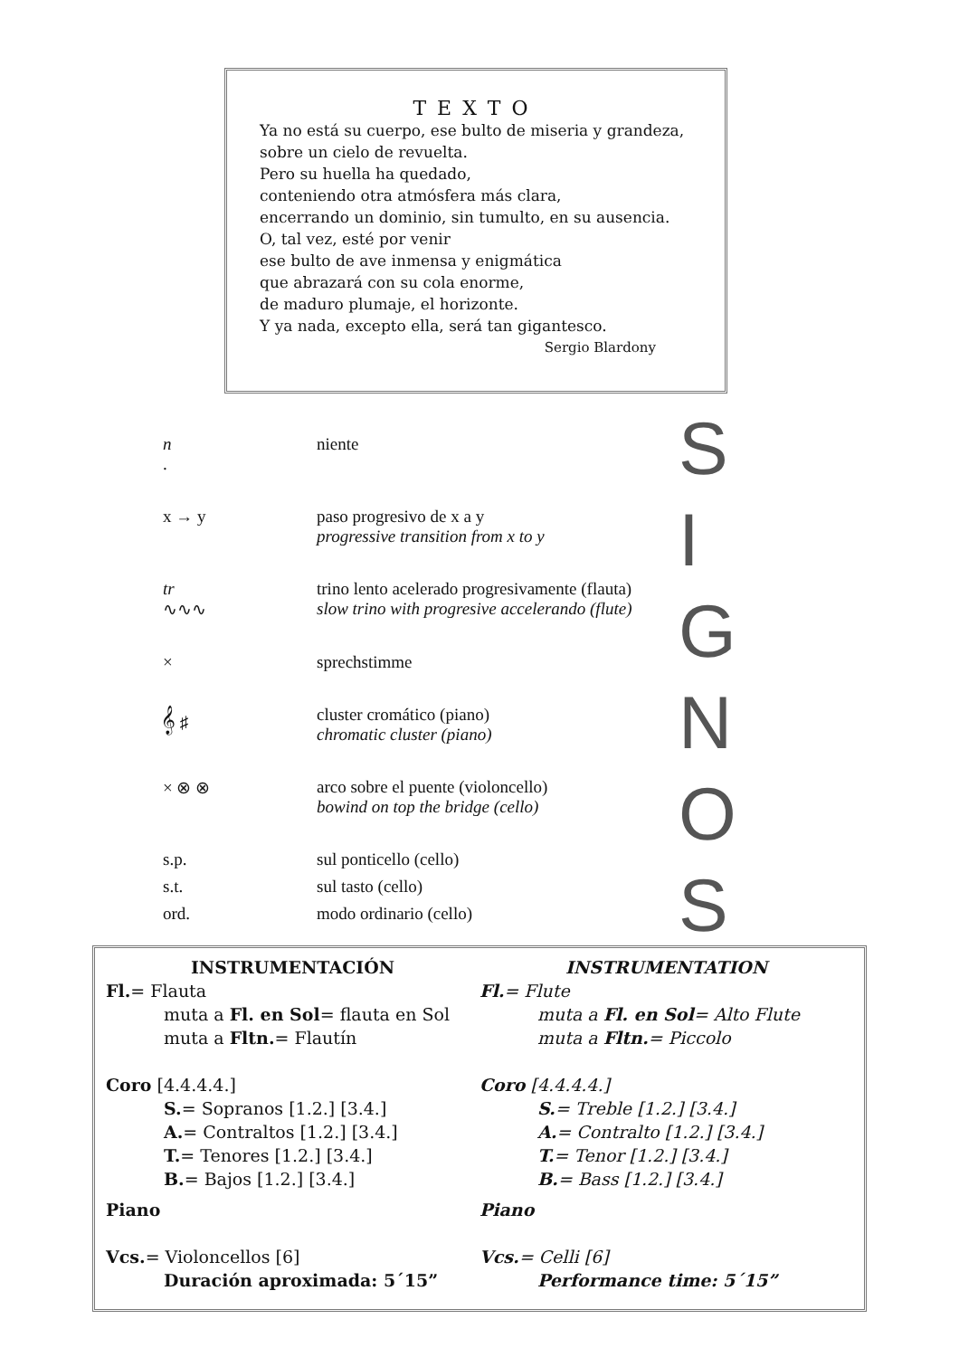TEXTO
Ya no está su cuerpo, ese bulto de miseria y grandeza,
sobre un cielo de revuelta.
Pero su huella ha quedado,
conteniendo otra atmósfera más clara,
encerrando un dominio, sin tumulto, en su ausencia.
O, tal vez, esté por venir
ese bulto de ave inmensa y enigmática
que abrazará con su cola enorme,
de maduro plumaje, el horizonte.
Y ya nada, excepto ella, será tan gigantesco.
Sergio Blardony
n. niente
x → y paso progresivo de x a y
progressive transition from x to y
tr
∿∿∿
trino lento acelerado progresivamente (flauta)
slow trino with progresive accelerando (flute)
× sprechstimme
𝄞 ♯ cluster cromático (piano)
chromatic cluster (piano)
× ⊗ ⊗ arco sobre el puente (violoncello)
bowind on top the bridge (cello)
s.p. sul ponticello (cello)
s.t. sul tasto (cello)
ord. modo ordinario (cello)
S
I
G
N
O
S
INSTRUMENTACIÓN
Fl.= Flauta
muta a Fl. en Sol= flauta en Sol
muta a Fltn.= Flautín
Coro [4.4.4.4.]
S.= Sopranos [1.2.] [3.4.]
A.= Contraltos [1.2.] [3.4.]
T.= Tenores [1.2.] [3.4.]
B.= Bajos [1.2.] [3.4.]
Piano
Vcs.= Violoncellos [6]
Duración aproximada: 5´15”
INSTRUMENTATION
Fl.= Flute
muta a Fl. en Sol= Alto Flute
muta a Fltn.= Piccolo
Coro [4.4.4.4.]
S.= Treble [1.2.] [3.4.]
A.= Contralto [1.2.] [3.4.]
T.= Tenor [1.2.] [3.4.]
B.= Bass [1.2.] [3.4.]
Piano
Vcs.= Celli [6]
Performance time: 5´15”